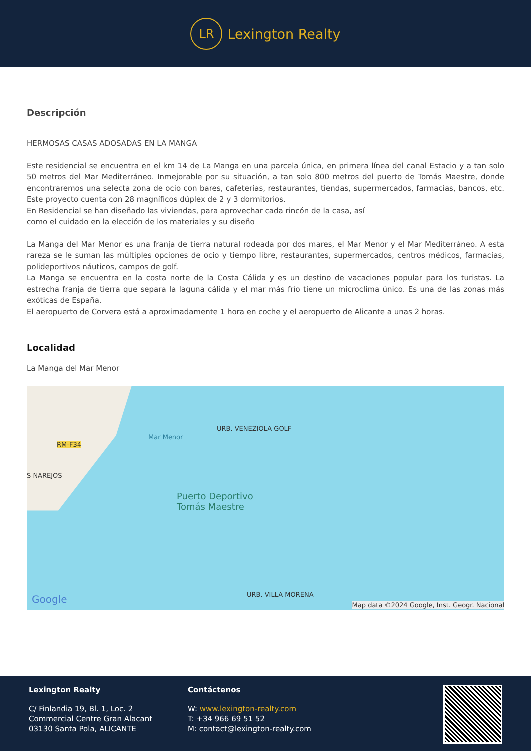LR
Lexington Realty
Descripción
HERMOSAS CASAS ADOSADAS EN LA MANGA
Este residencial se encuentra en el km 14 de La Manga en una parcela única, en primera línea del canal Estacio y a tan solo 50 metros del Mar Mediterráneo. Inmejorable por su situación, a tan solo 800 metros del puerto de Tomás Maestre, donde encontraremos una selecta zona de ocio con bares, cafeterías, restaurantes, tiendas, supermercados, farmacias, bancos, etc. Este proyecto cuenta con 28 magníficos dúplex de 2 y 3 dormitorios.
En Residencial se han diseñado las viviendas, para aprovechar cada rincón de la casa, así
como el cuidado en la elección de los materiales y su diseño
La Manga del Mar Menor es una franja de tierra natural rodeada por dos mares, el Mar Menor y el Mar Mediterráneo. A esta rareza se le suman las múltiples opciones de ocio y tiempo libre, restaurantes, supermercados, centros médicos, farmacias, polideportivos náuticos, campos de golf.
La Manga se encuentra en la costa norte de la Costa Cálida y es un destino de vacaciones popular para los turistas. La estrecha franja de tierra que separa la laguna cálida y el mar más frío tiene un microclima único. Es una de las zonas más exóticas de España.
El aeropuerto de Corvera está a aproximadamente 1 hora en coche y el aeropuerto de Alicante a unas 2 horas.
Localidad
La Manga del Mar Menor
RM-F34
S NAREJOS
Mar Menor
URB. VENEZIOLA GOLF
Puerto Deportivo
Tomás Maestre
URB. VILLA MORENA Google Map data ©2024 Google, Inst. Geogr. Nacional
Lexington Realty
C/ Finlandia 19, Bl. 1, Loc. 2
Commercial Centre Gran Alacant
03130 Santa Pola, ALICANTE
Contáctenos
W: www.lexington-realty.com
T: +34 966 69 51 52
M: contact@lexington-realty.com